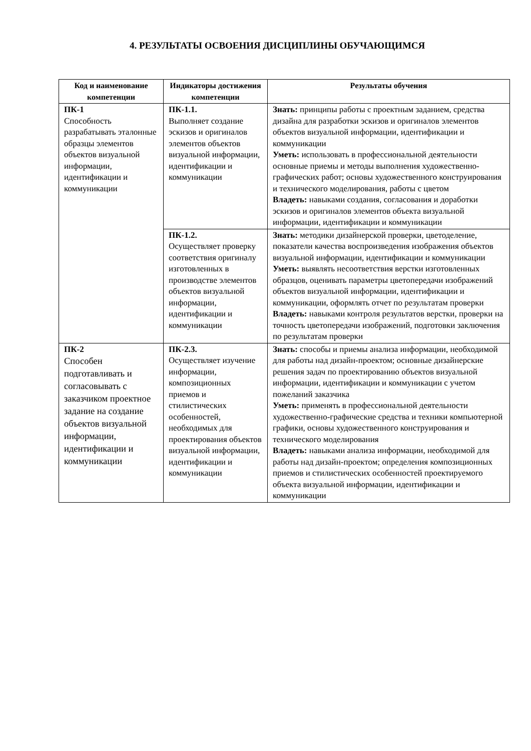4. РЕЗУЛЬТАТЫ ОСВОЕНИЯ ДИСЦИПЛИНЫ ОБУЧАЮЩИМСЯ
| Код и наименование компетенции | Индикаторы достижения компетенции | Результаты обучения |
| --- | --- | --- |
| ПК-1 Способность разрабатывать эталонные образцы элементов объектов визуальной информации, идентификации и коммуникации | ПК-1.1. Выполняет создание эскизов и оригиналов элементов объектов визуальной информации, идентификации и коммуникации | Знать: принципы работы с проектным заданием, средства дизайна для разработки эскизов и оригиналов элементов объектов визуальной информации, идентификации и коммуникации Уметь: использовать в профессиональной деятельности основные приемы и методы выполнения художественно-графических работ; основы художественного конструирования и технического моделирования, работы с цветом Владеть: навыками создания, согласования и доработки эскизов и оригиналов элементов объекта визуальной информации, идентификации и коммуникации |
| | ПК-1.2. Осуществляет проверку соответствия оригиналу изготовленных в производстве элементов объектов визуальной информации, идентификации и коммуникации | Знать: методики дизайнерской проверки, цветоделение, показатели качества воспроизведения изображения объектов визуальной информации, идентификации и коммуникации Уметь: выявлять несоответствия верстки изготовленных образцов, оценивать параметры цветопередачи изображений объектов визуальной информации, идентификации и коммуникации, оформлять отчет по результатам проверки Владеть: навыками контроля результатов верстки, проверки на точность цветопередачи изображений, подготовки заключения по результатам проверки |
| ПК-2 Способен подготавливать и согласовывать с заказчиком проектное задание на создание объектов визуальной информации, идентификации и коммуникации | ПК-2.3. Осуществляет изучение информации, композиционных приемов и стилистических особенностей, необходимых для проектирования объектов визуальной информации, идентификации и коммуникации | Знать: способы и приемы анализа информации, необходимой для работы над дизайн-проектом; основные дизайнерские решения задач по проектированию объектов визуальной информации, идентификации и коммуникации с учетом пожеланий заказчика Уметь: применять в профессиональной деятельности художественно-графические средства и техники компьютерной графики, основы художественного конструирования и технического моделирования Владеть: навыками анализа информации, необходимой для работы над дизайн-проектом; определения композиционных приемов и стилистических особенностей проектируемого объекта визуальной информации, идентификации и коммуникации |